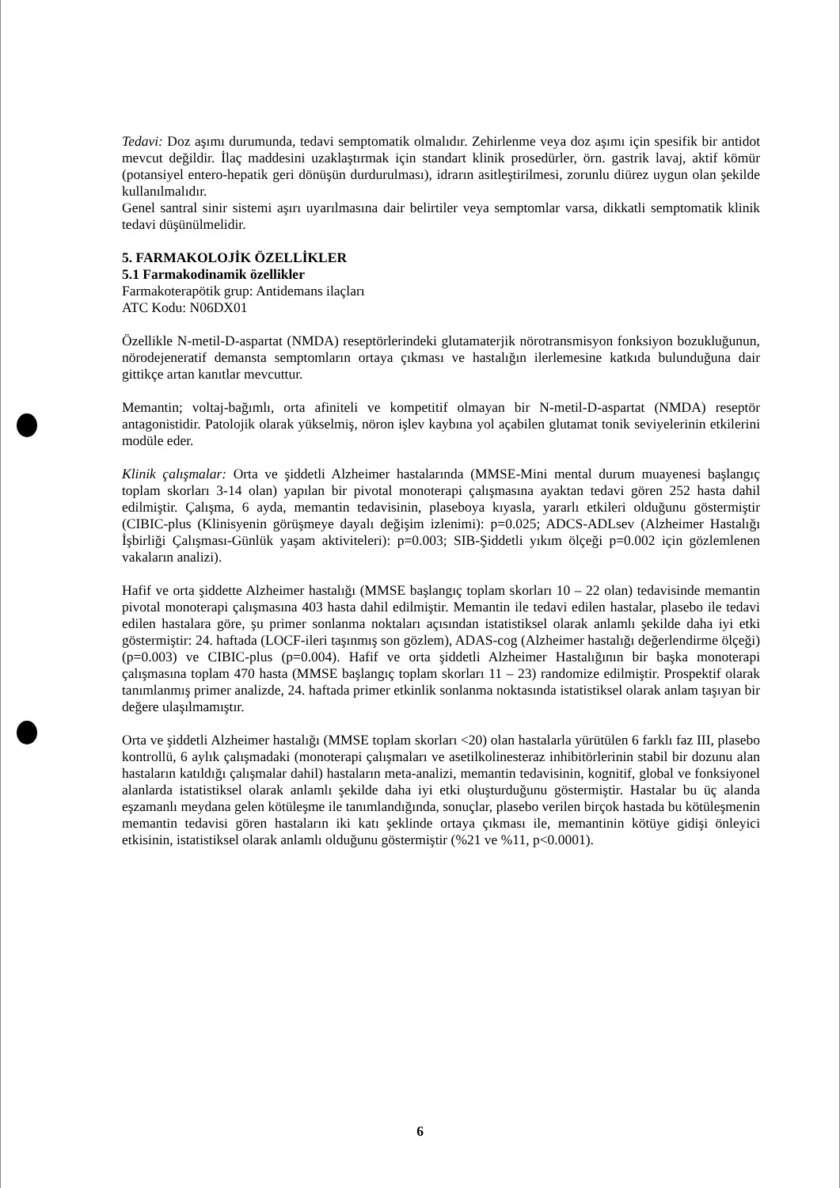Tedavi: Doz aşımı durumunda, tedavi semptomatik olmalıdır. Zehirlenme veya doz aşımı için spesifik bir antidot mevcut değildir. İlaç maddesini uzaklaştırmak için standart klinik prosedürler, örn. gastrik lavaj, aktif kömür (potansiyel entero-hepatik geri dönüşün durdurulması), idrarın asitleştirilmesi, zorunlu diürez uygun olan şekilde kullanılmalıdır.
Genel santral sinir sistemi aşırı uyarılmasına dair belirtiler veya semptomlar varsa, dikkatli semptomatik klinik tedavi düşünülmelidir.
5. FARMAKOLOJİK ÖZELLİKLER
5.1 Farmakodinamik özellikler
Farmakoterapötik grup: Antidemans ilaçları
ATC Kodu: N06DX01
Özellikle N-metil-D-aspartat (NMDA) reseptörlerindeki glutamaterjik nörotransmisyon fonksiyon bozukluğunun, nörodejeneratif demansta semptomların ortaya çıkması ve hastalığın ilerlemesine katkıda bulunduğuna dair gittikçe artan kanıtlar mevcuttur.
Memantin; voltaj-bağımlı, orta afiniteli ve kompetitif olmayan bir N-metil-D-aspartat (NMDA) reseptör antagonistidir. Patolojik olarak yükselmiş, nöron işlev kaybına yol açabilen glutamat tonik seviyelerinin etkilerini modüle eder.
Klinik çalışmalar: Orta ve şiddetli Alzheimer hastalarında (MMSE-Mini mental durum muayenesi başlangıç toplam skorları 3-14 olan) yapılan bir pivotal monoterapi çalışmasına ayaktan tedavi gören 252 hasta dahil edilmiştir. Çalışma, 6 ayda, memantin tedavisinin, plaseboya kıyasla, yararlı etkileri olduğunu göstermiştir (CIBIC-plus (Klinisyenin görüşmeye dayalı değişim izlenimi): p=0.025; ADCS-ADLsev (Alzheimer Hastalığı İşbirliği Çalışması-Günlük yaşam aktiviteleri): p=0.003; SIB-Şiddetli yıkım ölçeği p=0.002 için gözlemlenen vakaların analizi).
Hafif ve orta şiddette Alzheimer hastalığı (MMSE başlangıç toplam skorları 10 – 22 olan) tedavisinde memantin pivotal monoterapi çalışmasına 403 hasta dahil edilmiştir. Memantin ile tedavi edilen hastalar, plasebo ile tedavi edilen hastalara göre, şu primer sonlanma noktaları açısından istatistiksel olarak anlamlı şekilde daha iyi etki göstermiştir: 24. haftada (LOCF-ileri taşınmış son gözlem), ADAS-cog (Alzheimer hastalığı değerlendirme ölçeği) (p=0.003) ve CIBIC-plus (p=0.004). Hafif ve orta şiddetli Alzheimer Hastalığının bir başka monoterapi çalışmasına toplam 470 hasta (MMSE başlangıç toplam skorları 11 – 23) randomize edilmiştir. Prospektif olarak tanımlanmış primer analizde, 24. haftada primer etkinlik sonlanma noktasında istatistiksel olarak anlam taşıyan bir değere ulaşılmamıştır.
Orta ve şiddetli Alzheimer hastalığı (MMSE toplam skorları <20) olan hastalarla yürütülen 6 farklı faz III, plasebo kontrollü, 6 aylık çalışmadaki (monoterapi çalışmaları ve asetilkolinesteraz inhibitörlerinin stabil bir dozunu alan hastaların katıldığı çalışmalar dahil) hastaların meta-analizi, memantin tedavisinin, kognitif, global ve fonksiyonel alanlarda istatistiksel olarak anlamlı şekilde daha iyi etki oluşturduğunu göstermiştir. Hastalar bu üç alanda eşzamanlı meydana gelen kötüleşme ile tanımlandığında, sonuçlar, plasebo verilen birçok hastada bu kötüleşmenin memantin tedavisi gören hastaların iki katı şeklinde ortaya çıkması ile, memantinin kötüye gidişi önleyici etkisinin, istatistiksel olarak anlamlı olduğunu göstermiştir (%21 ve %11, p<0.0001).
6